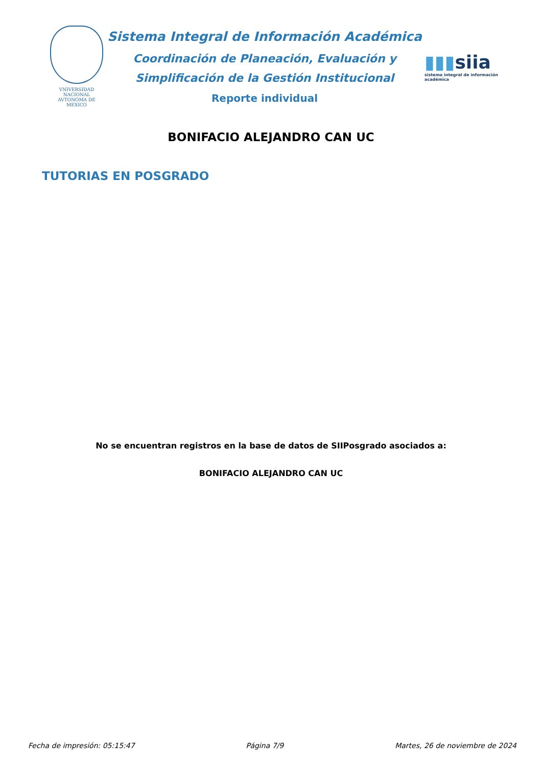VNIVERSIDAD NACIONAL AVTONOMA DE MEXICO
Sistema Integral de Información Académica
Coordinación de Planeación, Evaluación y
Simplificación de la Gestión Institucional
Reporte individual
▮▮▮siia
sistema integral de información académica
BONIFACIO ALEJANDRO CAN UC
TUTORIAS EN POSGRADO
No se encuentran registros en la base de datos de SIIPosgrado asociados a:
BONIFACIO ALEJANDRO CAN UC
Fecha de impresión: 05:15:47 Página 7/9 Martes, 26 de noviembre de 2024